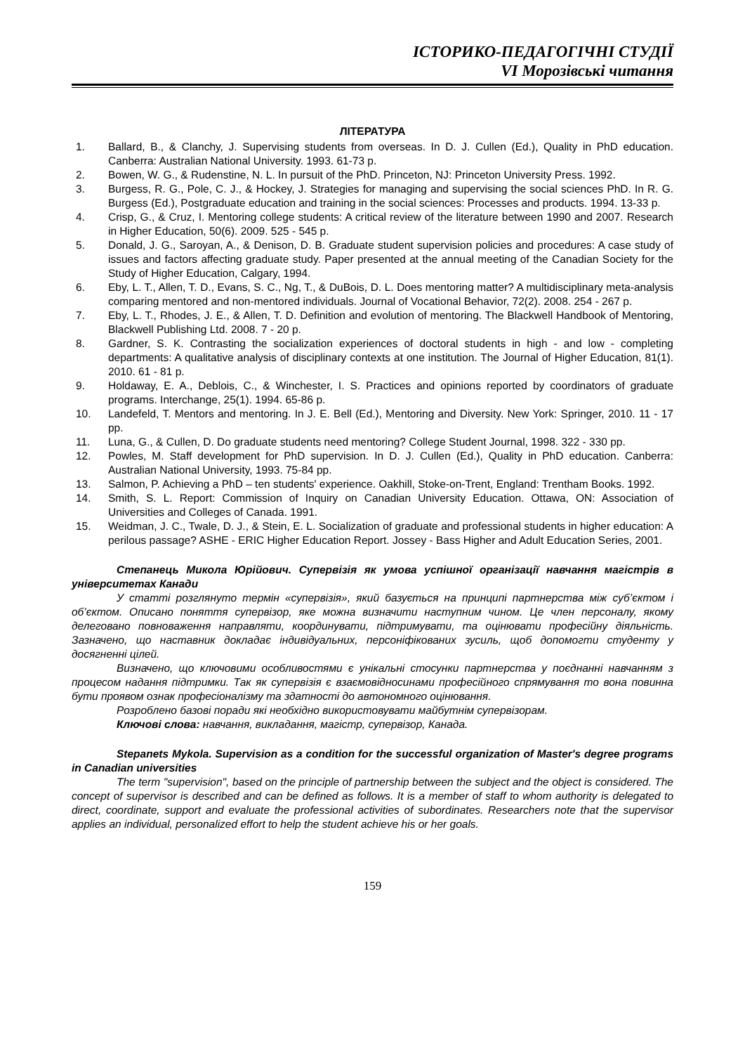ІСТОРИКО-ПЕДАГОГІЧНІ СТУДІЇ
VI Морозівські читання
ЛІТЕРАТУРА
1. Ballard, B., & Clanchy, J. Supervising students from overseas. In D. J. Cullen (Ed.), Quality in PhD education. Canberra: Australian National University. 1993. 61-73 p.
2. Bowen, W. G., & Rudenstine, N. L. In pursuit of the PhD. Princeton, NJ: Princeton University Press. 1992.
3. Burgess, R. G., Pole, C. J., & Hockey, J. Strategies for managing and supervising the social sciences PhD. In R. G. Burgess (Ed.), Postgraduate education and training in the social sciences: Processes and products. 1994. 13-33 p.
4. Crisp, G., & Cruz, I. Mentoring college students: A critical review of the literature between 1990 and 2007. Research in Higher Education, 50(6). 2009. 525 - 545 p.
5. Donald, J. G., Saroyan, A., & Denison, D. B. Graduate student supervision policies and procedures: A case study of issues and factors affecting graduate study. Paper presented at the annual meeting of the Canadian Society for the Study of Higher Education, Calgary, 1994.
6. Eby, L. T., Allen, T. D., Evans, S. C., Ng, T., & DuBois, D. L. Does mentoring matter? A multidisciplinary meta-analysis comparing mentored and non-mentored individuals. Journal of Vocational Behavior, 72(2). 2008. 254 - 267 p.
7. Eby, L. T., Rhodes, J. E., & Allen, T. D. Definition and evolution of mentoring. The Blackwell Handbook of Mentoring, Blackwell Publishing Ltd. 2008. 7 - 20 p.
8. Gardner, S. K. Contrasting the socialization experiences of doctoral students in high - and low - completing departments: A qualitative analysis of disciplinary contexts at one institution. The Journal of Higher Education, 81(1). 2010. 61 - 81 p.
9. Holdaway, E. A., Deblois, C., & Winchester, I. S. Practices and opinions reported by coordinators of graduate programs. Interchange, 25(1). 1994. 65-86 p.
10. Landefeld, T. Mentors and mentoring. In J. E. Bell (Ed.), Mentoring and Diversity. New York: Springer, 2010. 11 - 17 pp.
11. Luna, G., & Cullen, D. Do graduate students need mentoring? College Student Journal, 1998. 322 - 330 pp.
12. Powles, M. Staff development for PhD supervision. In D. J. Cullen (Ed.), Quality in PhD education. Canberra: Australian National University, 1993. 75-84 pp.
13. Salmon, P. Achieving a PhD – ten students' experience. Oakhill, Stoke-on-Trent, England: Trentham Books. 1992.
14. Smith, S. L. Report: Commission of Inquiry on Canadian University Education. Ottawa, ON: Association of Universities and Colleges of Canada. 1991.
15. Weidman, J. C., Twale, D. J., & Stein, E. L. Socialization of graduate and professional students in higher education: A perilous passage? ASHE - ERIC Higher Education Report. Jossey - Bass Higher and Adult Education Series, 2001.
Степанець Микола Юрійович. Супервізія як умова успішної організації навчання магістрів в університетах Канади
У статті розглянуто термін «супервізія», який базується на принципі партнерства між суб’єктом і об’єктом. Описано поняття супервізор, яке можна визначити наступним чином. Це член персоналу, якому делеговано повноваження направляти, координувати, підтримувати, та оцінювати професійну діяльність. Зазначено, що наставник докладає індивідуальних, персоніфікованих зусиль, щоб допомогти студенту у досягненні цілей.
Визначено, що ключовими особливостями є унікальні стосунки партнерства у поєднанні навчанням з процесом надання підтримки. Так як супервізія є взаємовідносинами професійного спрямування то вона повинна бути проявом ознак професіоналізму та здатності до автономного оцінювання.
Розроблено базові поради які необхідно використовувати майбутнім супервізорам.
Ключові слова: навчання, викладання, магістр, супервізор, Канада.
Stepanets Mykola. Supervision as a condition for the successful organization of Master's degree programs in Canadian universities
The term "supervision", based on the principle of partnership between the subject and the object is considered. The concept of supervisor is described and can be defined as follows. It is a member of staff to whom authority is delegated to direct, coordinate, support and evaluate the professional activities of subordinates. Researchers note that the supervisor applies an individual, personalized effort to help the student achieve his or her goals.
159